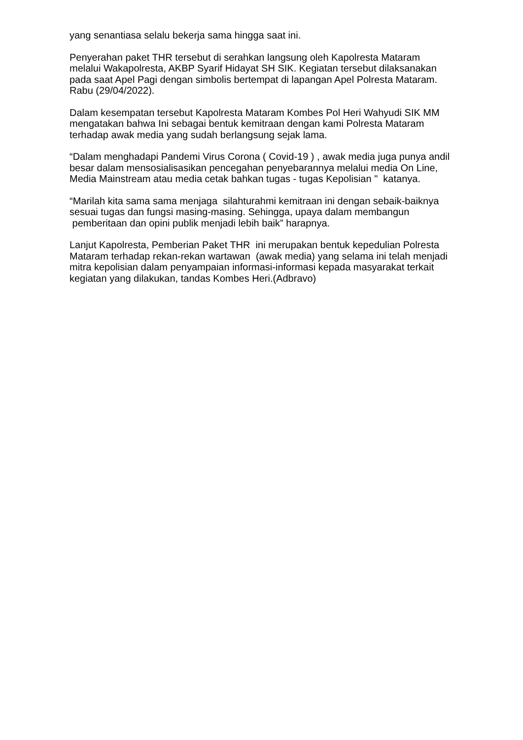yang senantiasa selalu bekerja sama hingga saat ini.
Penyerahan paket THR tersebut di serahkan langsung oleh Kapolresta Mataram melalui Wakapolresta, AKBP Syarif Hidayat SH SIK. Kegiatan tersebut dilaksanakan pada saat Apel Pagi dengan simbolis bertempat di lapangan Apel Polresta Mataram. Rabu (29/04/2022).
Dalam kesempatan tersebut Kapolresta Mataram Kombes Pol Heri Wahyudi SIK MM mengatakan bahwa Ini sebagai bentuk kemitraan dengan kami Polresta Mataram terhadap awak media yang sudah berlangsung sejak lama.
“Dalam menghadapi Pandemi Virus Corona ( Covid-19 ) , awak media juga punya andil besar dalam mensosialisasikan pencegahan penyebarannya melalui media On Line, Media Mainstream atau media cetak bahkan tugas - tugas Kepolisian " katanya.
“Marilah kita sama sama menjaga silahturahmi kemitraan ini dengan sebaik-baiknya sesuai tugas dan fungsi masing-masing. Sehingga, upaya dalam membangun pemberitaan dan opini publik menjadi lebih baik” harapnya.
Lanjut Kapolresta, Pemberian Paket THR ini merupakan bentuk kepedulian Polresta Mataram terhadap rekan-rekan wartawan (awak media) yang selama ini telah menjadi mitra kepolisian dalam penyampaian informasi-informasi kepada masyarakat terkait kegiatan yang dilakukan, tandas Kombes Heri.(Adbravo)